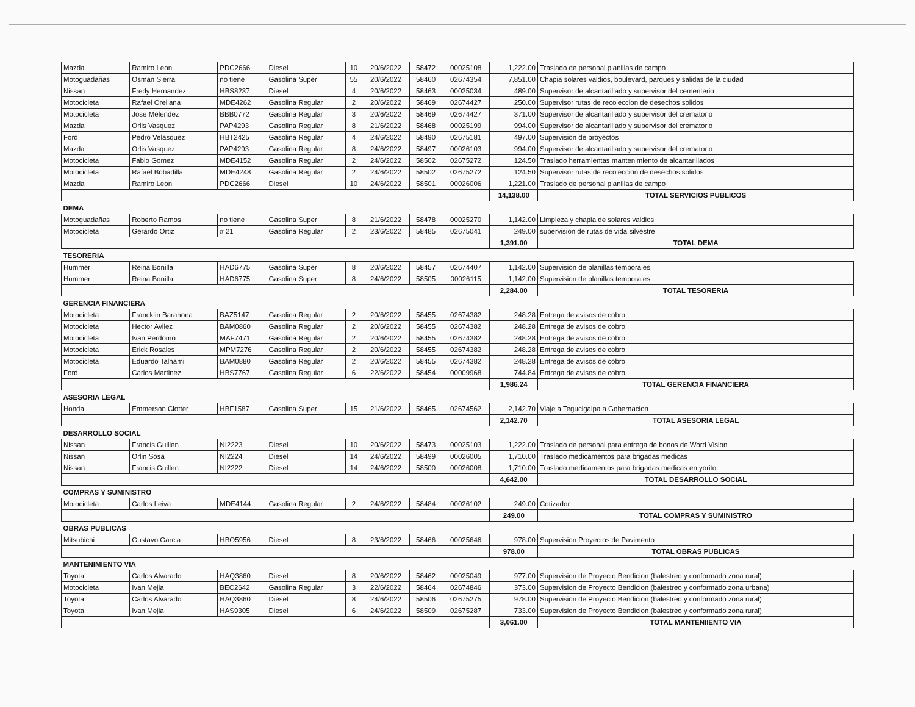| Mazda | Ramiro Leon | PDC2666 | Diesel | 10 | 20/6/2022 | 58472 | 00025108 | 1,222.00 | Traslado de personal planillas de campo |
| Motoguadañas | Osman Sierra | no tiene | Gasolina Super | 55 | 20/6/2022 | 58460 | 02674354 | 7,851.00 | Chapia solares valdios, boulevard, parques y salidas de la ciudad |
| Nissan | Fredy Hernandez | HBS8237 | Diesel | 4 | 20/6/2022 | 58463 | 00025034 | 489.00 | Supervisor de alcantarillado y supervisor del cementerio |
| Motocicleta | Rafael Orellana | MDE4262 | Gasolina Regular | 2 | 20/6/2022 | 58469 | 02674427 | 250.00 | Supervisor rutas de recoleccion de desechos solidos |
| Motocicleta | Jose Melendez | BBB0772 | Gasolina Regular | 3 | 20/6/2022 | 58469 | 02674427 | 371.00 | Supervisor de alcantarillado y supervisor del crematorio |
| Mazda | Orlis Vasquez | PAP4293 | Gasolina Regular | 8 | 21/6/2022 | 58468 | 00025199 | 994.00 | Supervisor de alcantarillado y supervisor del crematorio |
| Ford | Pedro Velasquez | HBT2425 | Gasolina Regular | 4 | 24/6/2022 | 58490 | 02675181 | 497.00 | Supervision de proyectos |
| Mazda | Orlis Vasquez | PAP4293 | Gasolina Regular | 8 | 24/6/2022 | 58497 | 00026103 | 994.00 | Supervisor de alcantarillado y supervisor del crematorio |
| Motocicleta | Fabio Gomez | MDE4152 | Gasolina Regular | 2 | 24/6/2022 | 58502 | 02675272 | 124.50 | Traslado herramientas mantenimiento de alcantarillados |
| Motocicleta | Rafael Bobadilla | MDE4248 | Gasolina Regular | 2 | 24/6/2022 | 58502 | 02675272 | 124.50 | Supervisor rutas de recoleccion de desechos solidos |
| Mazda | Ramiro Leon | PDC2666 | Diesel | 10 | 24/6/2022 | 58501 | 00026006 | 1,221.00 | Traslado de personal planillas de campo |
| | | | | | | | | 14,138.00 | TOTAL SERVICIOS PUBLICOS |
| DEMA | | | | | | | | | |
| Motoguadañas | Roberto Ramos | no tiene | Gasolina Super | 8 | 21/6/2022 | 58478 | 00025270 | 1,142.00 | Limpieza y chapia de solares valdios |
| Motocicleta | Gerardo Ortiz | # 21 | Gasolina Regular | 2 | 23/6/2022 | 58485 | 02675041 | 249.00 | supervision de rutas de vida silvestre |
| | | | | | | | | 1,391.00 | TOTAL DEMA |
| TESORERIA | | | | | | | | | |
| Hummer | Reina Bonilla | HAD6775 | Gasolina Super | 8 | 20/6/2022 | 58457 | 02674407 | 1,142.00 | Supervision de planillas temporales |
| Hummer | Reina Bonilla | HAD6775 | Gasolina Super | 8 | 24/6/2022 | 58505 | 00026115 | 1,142.00 | Supervision de planillas temporales |
| | | | | | | | | 2,284.00 | TOTAL TESORERIA |
| GERENCIA FINANCIERA | | | | | | | | | |
| Motocicleta | Francklin Barahona | BAZ5147 | Gasolina Regular | 2 | 20/6/2022 | 58455 | 02674382 | 248.28 | Entrega de avisos de cobro |
| Motocicleta | Hector Avilez | BAM0860 | Gasolina Regular | 2 | 20/6/2022 | 58455 | 02674382 | 248.28 | Entrega de avisos de cobro |
| Motocicleta | Ivan Perdomo | MAF7471 | Gasolina Regular | 2 | 20/6/2022 | 58455 | 02674382 | 248.28 | Entrega de avisos de cobro |
| Motocicleta | Erick Rosales | MPM7276 | Gasolina Regular | 2 | 20/6/2022 | 58455 | 02674382 | 248.28 | Entrega de avisos de cobro |
| Motocicleta | Eduardo Talhami | BAM0880 | Gasolina Regular | 2 | 20/6/2022 | 58455 | 02674382 | 248.28 | Entrega de avisos de cobro |
| Ford | Carlos Martinez | HBS7767 | Gasolina Regular | 6 | 22/6/2022 | 58454 | 00009968 | 744.84 | Entrega de avisos de cobro |
| | | | | | | | | 1,986.24 | TOTAL GERENCIA FINANCIERA |
| ASESORIA LEGAL | | | | | | | | | |
| Honda | Emmerson Clotter | HBF1587 | Gasolina Super | 15 | 21/6/2022 | 58465 | 02674562 | 2,142.70 | Viaje a Tegucigalpa a Gobernacion |
| | | | | | | | | 2,142.70 | TOTAL ASESORIA LEGAL |
| DESARROLLO SOCIAL | | | | | | | | | |
| Nissan | Francis Guillen | NI2223 | Diesel | 10 | 20/6/2022 | 58473 | 00025103 | 1,222.00 | Traslado de personal para entrega de bonos de Word Vision |
| Nissan | Orlin Sosa | NI2224 | Diesel | 14 | 24/6/2022 | 58499 | 00026005 | 1,710.00 | Traslado medicamentos para brigadas medicas |
| Nissan | Francis Guillen | NI2222 | Diesel | 14 | 24/6/2022 | 58500 | 00026008 | 1,710.00 | Traslado medicamentos para brigadas medicas en yorito |
| | | | | | | | | 4,642.00 | TOTAL DESARROLLO SOCIAL |
| COMPRAS Y SUMINISTRO | | | | | | | | | |
| Motocicleta | Carlos Leiva | MDE4144 | Gasolina Regular | 2 | 24/6/2022 | 58484 | 00026102 | 249.00 | Cotizador |
| | | | | | | | | 249.00 | TOTAL COMPRAS Y SUMINISTRO |
| OBRAS PUBLICAS | | | | | | | | | |
| Mitsubichi | Gustavo Garcia | HBO5956 | Diesel | 8 | 23/6/2022 | 58466 | 00025646 | 978.00 | Supervision Proyectos de Pavimento |
| | | | | | | | | 978.00 | TOTAL OBRAS PUBLICAS |
| MANTENIMIENTO VIA | | | | | | | | | |
| Toyota | Carlos Alvarado | HAQ3860 | Diesel | 8 | 20/6/2022 | 58462 | 00025049 | 977.00 | Supervision de Proyecto Bendicion (balestreo y conformado zona rural) |
| Motocicleta | Ivan Mejia | BEC2642 | Gasolina Regular | 3 | 22/6/2022 | 58464 | 02674846 | 373.00 | Supervision de Proyecto Bendicion (balestreo y conformado zona urbana) |
| Toyota | Carlos Alvarado | HAQ3860 | Diesel | 8 | 24/6/2022 | 58506 | 02675275 | 978.00 | Supervision de Proyecto Bendicion (balestreo y conformado zona rural) |
| Toyota | Ivan Mejia | HAS9305 | Diesel | 6 | 24/6/2022 | 58509 | 02675287 | 733.00 | Supervision de Proyecto Bendicion (balestreo y conformado zona rural) |
| | | | | | | | | 3,061.00 | TOTAL MANTENIIENTO VIA |